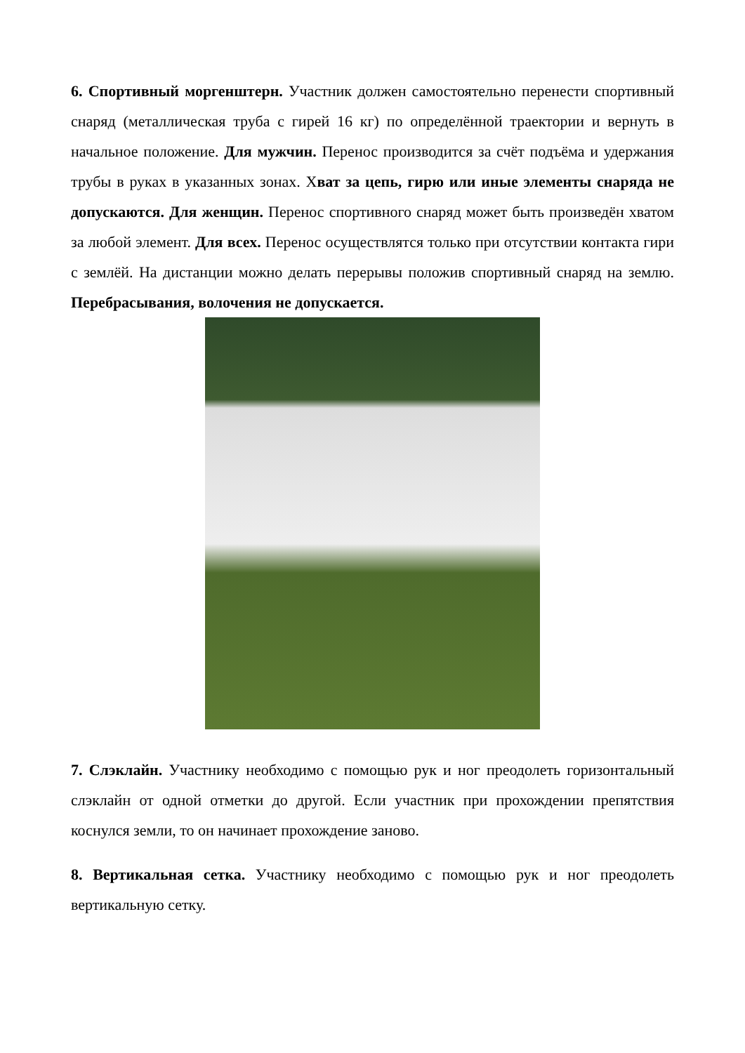6. Спортивный моргенштерн. Участник должен самостоятельно перенести спортивный снаряд (металлическая труба с гирей 16 кг) по определённой траектории и вернуть в начальное положение. Для мужчин. Перенос производится за счёт подъёма и удержания трубы в руках в указанных зонах. Хват за цепь, гирю или иные элементы снаряда не допускаются. Для женщин. Перенос спортивного снаряд может быть произведён хватом за любой элемент. Для всех. Перенос осуществлятся только при отсутствии контакта гири с землёй. На дистанции можно делать перерывы положив спортивный снаряд на землю. Перебрасывания, волочения не допускается.
7. Слэклайн. Участнику необходимо с помощью рук и ног преодолеть горизонтальный слэклайн от одной отметки до другой. Если участник при прохождении препятствия коснулся земли, то он начинает прохождение заново.
8. Вертикальная сетка. Участнику необходимо с помощью рук и ног преодолеть вертикальную сетку.